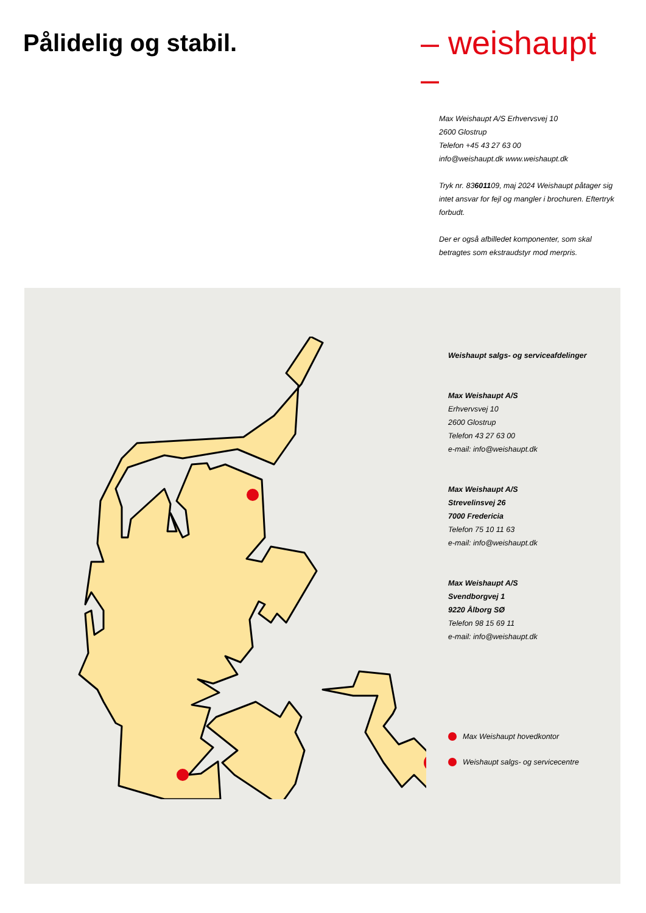Pålidelig og stabil.
– weishaupt –
Max Weishaupt A/S Erhvervsvej 10
2600 Glostrup
Telefon +45 43 27 63 00
info@weishaupt.dk www.weishaupt.dk
Tryk nr. 83601109, maj 2024 Weishaupt påtager sig intet ansvar for fejl og mangler i brochuren. Eftertryk forbudt.
Der er også afbilledet komponenter, som skal betragtes som ekstraudstyr mod merpris.
Weishaupt salgs- og serviceafdelinger
Max Weishaupt A/S
Erhvervsvej 10
2600 Glostrup
Telefon 43 27 63 00
e-mail: info@weishaupt.dk
Max Weishaupt A/S
Strevelinsvej 26
7000 Fredericia
Telefon 75 10 11 63
e-mail: info@weishaupt.dk
Max Weishaupt A/S
Svendborgvej 1
9220 Ålborg SØ
Telefon 98 15 69 11
e-mail: info@weishaupt.dk
Max Weishaupt hovedkontor
Weishaupt salgs- og servicecentre